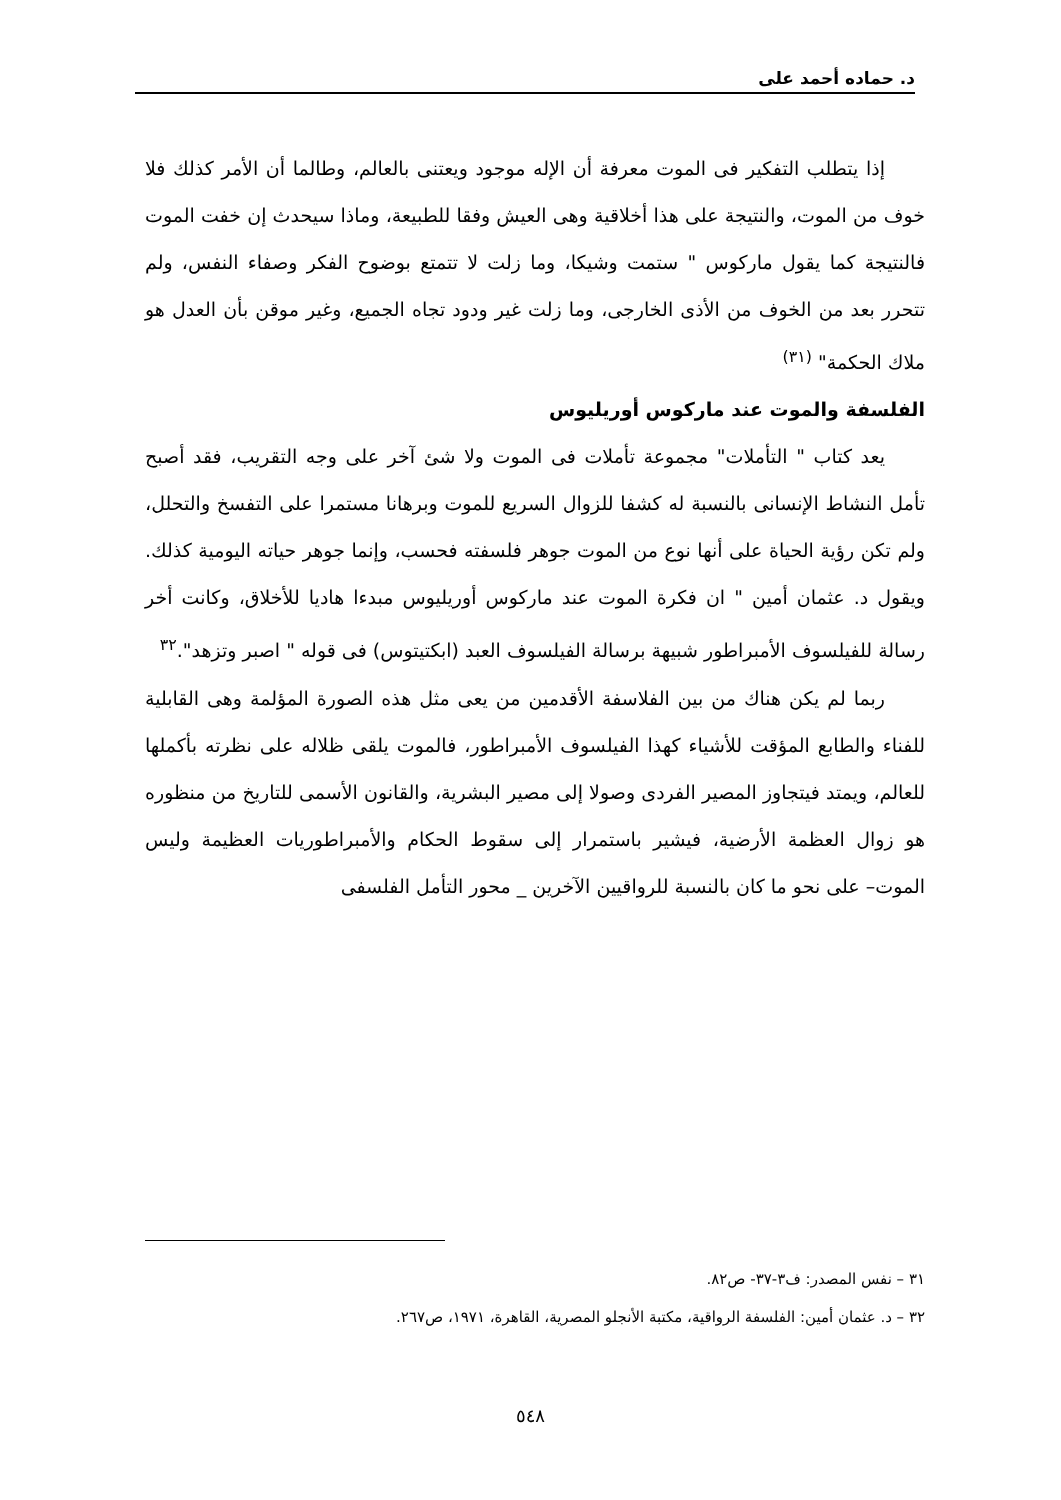د. حماده أحمد على
إذا يتطلب التفكير فى الموت معرفة أن الإله موجود ويعتنى بالعالم، وطالما أن الأمر كذلك فلا خوف من الموت، والنتيجة على هذا أخلاقية وهى العيش وفقا للطبيعة، وماذا سيحدث إن خفت الموت فالنتيجة كما يقول ماركوس " ستمت وشيكا، وما زلت لا تتمتع بوضوح الفكر وصفاء النفس، ولم تتحرر بعد من الخوف من الأذى الخارجى، وما زلت غير ودود تجاه الجميع، وغير موقن بأن العدل هو ملاك الحكمة" <sup>(٣١)</sup>
الفلسفة والموت عند ماركوس أوريليوس
يعد كتاب " التأملات" مجموعة تأملات فى الموت ولا شئ آخر على وجه التقريب، فقد أصبح تأمل النشاط الإنسانى بالنسبة له كشفا للزوال السريع للموت وبرهانا مستمرا على التفسخ والتحلل، ولم تكن رؤية الحياة على أنها نوع من الموت جوهر فلسفته فحسب، وإنما جوهر حياته اليومية كذلك. ويقول د. عثمان أمين " ان فكرة الموت عند ماركوس أوريليوس مبدءا هاديا للأخلاق، وكانت أخر رسالة للفيلسوف الأمبراطور شبيهة برسالة الفيلسوف العبد (ابكتيتوس) فى قوله " اصبر وتزهد".<sup>٣٢</sup>
ربما لم يكن هناك من بين الفلاسفة الأقدمين من يعى مثل هذه الصورة المؤلمة وهى القابلية للفناء والطابع المؤقت للأشياء كهذا الفيلسوف الأمبراطور، فالموت يلقى ظلاله على نظرته بأكملها للعالم، ويمتد فيتجاوز المصير الفردى وصولا إلى مصير البشرية، والقانون الأسمى للتاريخ من منظوره هو زوال العظمة الأرضية، فيشير باستمرار إلى سقوط الحكام والأمبراطوريات العظيمة وليس الموت– على نحو ما كان بالنسبة للرواقيين الآخرين _ محور التأمل الفلسفى
٣١ – نفس المصدر: ف٣-٣٧- ص٨٢.
٣٢ – د. عثمان أمين: الفلسفة الرواقية، مكتبة الأنجلو المصرية، القاهرة، ١٩٧١، ص٢٦٧.
٥٤٨